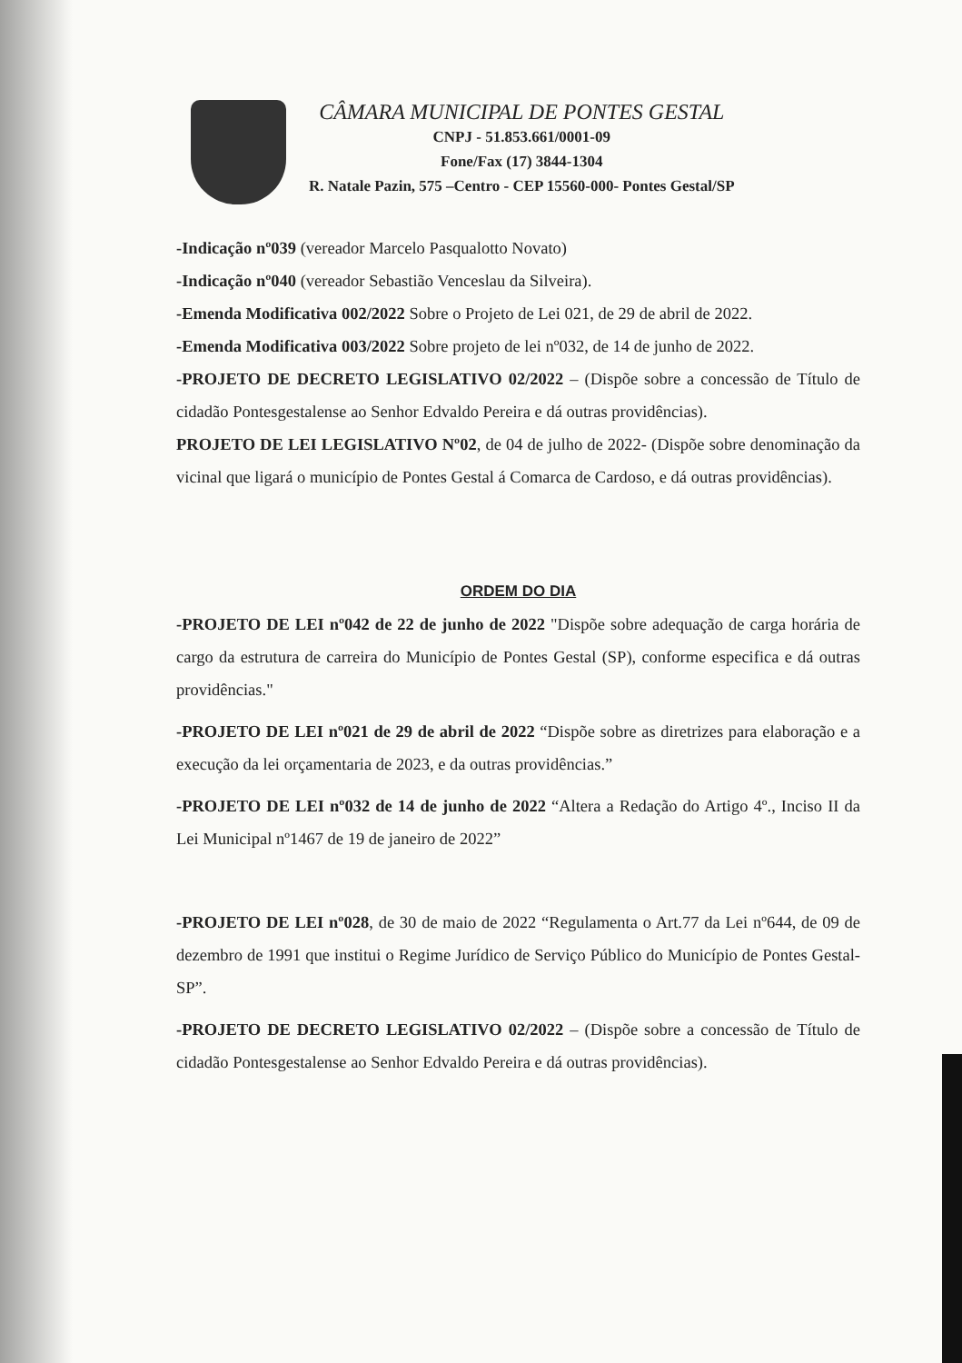CÂMARA MUNICIPAL DE PONTES GESTAL
CNPJ - 51.853.661/0001-09
Fone/Fax (17) 3844-1304
R. Natale Pazin, 575 –Centro - CEP 15560-000- Pontes Gestal/SP
-Indicação nº039 (vereador Marcelo Pasqualotto Novato)
-Indicação nº040 (vereador Sebastião Venceslau da Silveira).
-Emenda Modificativa 002/2022 Sobre o Projeto de Lei 021, de 29 de abril de 2022.
-Emenda Modificativa 003/2022 Sobre projeto de lei nº032, de 14 de junho de 2022.
-PROJETO DE DECRETO LEGISLATIVO 02/2022 – (Dispõe sobre a concessão de Título de cidadão Pontesgestalense ao Senhor Edvaldo Pereira e dá outras providências).
PROJETO DE LEI LEGISLATIVO Nº02, de 04 de julho de 2022- (Dispõe sobre denominação da vicinal que ligará o município de Pontes Gestal á Comarca de Cardoso, e dá outras providências).
ORDEM DO DIA
-PROJETO DE LEI nº042 de 22 de junho de 2022 "Dispõe sobre adequação de carga horária de cargo da estrutura de carreira do Município de Pontes Gestal (SP), conforme especifica e dá outras providências."
-PROJETO DE LEI nº021 de 29 de abril de 2022 “Dispõe sobre as diretrizes para elaboração e a execução da lei orçamentaria de 2023, e da outras providências.”
-PROJETO DE LEI nº032 de 14 de junho de 2022 “Altera a Redação do Artigo 4º., Inciso II da Lei Municipal nº1467 de 19 de janeiro de 2022”
-PROJETO DE LEI nº028, de 30 de maio de 2022 “Regulamenta o Art.77 da Lei nº644, de 09 de dezembro de 1991 que institui o Regime Jurídico de Serviço Público do Município de Pontes Gestal-SP”.
-PROJETO DE DECRETO LEGISLATIVO 02/2022 – (Dispõe sobre a concessão de Título de cidadão Pontesgestalense ao Senhor Edvaldo Pereira e dá outras providências).